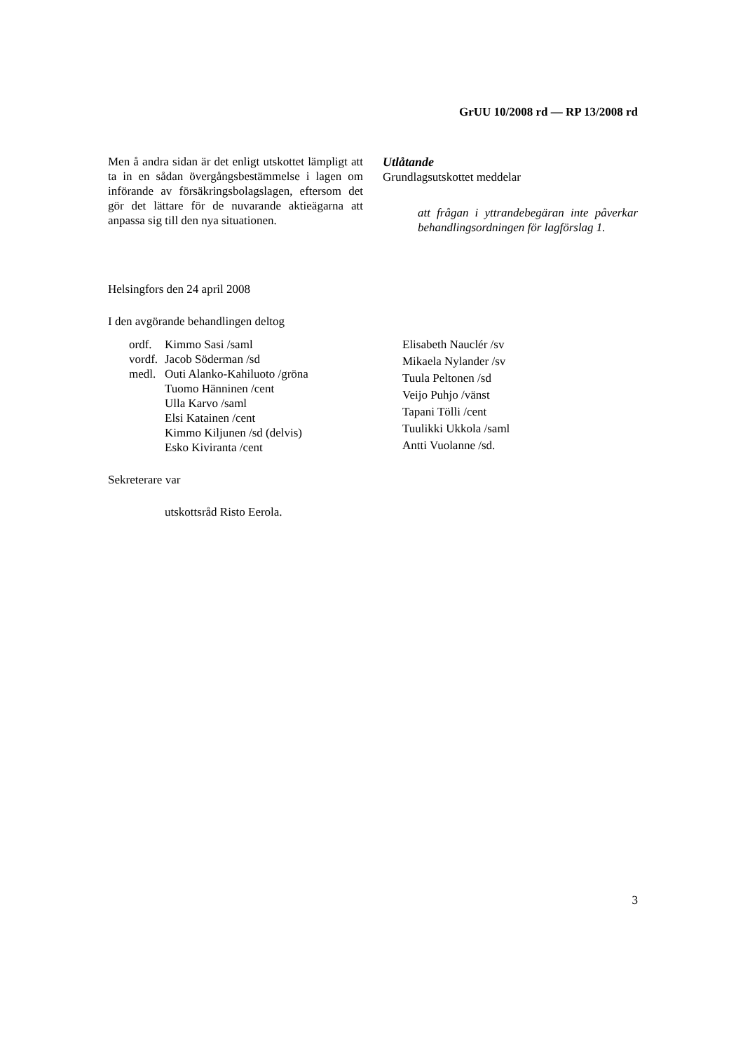GrUU 10/2008 rd — RP 13/2008 rd
Men å andra sidan är det enligt utskottet lämpligt att ta in en sådan övergångsbestämmelse i lagen om införande av försäkringsbolagslagen, eftersom det gör det lättare för de nuvarande aktieägarna att anpassa sig till den nya situationen.
Utlåtande
Grundlagsutskottet meddelar
att frågan i yttrandebegäran inte påverkar behandlingsordningen för lagförslag 1.
Helsingfors den 24 april 2008
I den avgörande behandlingen deltog
| ordf. | Kimmo Sasi /saml |
| vordf. | Jacob Söderman /sd |
| medl. | Outi Alanko-Kahiluoto /gröna |
| | Tuomo Hänninen /cent |
| | Ulla Karvo /saml |
| | Elsi Katainen /cent |
| | Kimmo Kiljunen /sd (delvis) |
| | Esko Kiviranta /cent |
| Elisabeth Nauclér /sv |
| Mikaela Nylander /sv |
| Tuula Peltonen /sd |
| Veijo Puhjo /vänst |
| Tapani Tölli /cent |
| Tuulikki Ukkola /saml |
| Antti Vuolanne /sd. |
Sekreterare var
utskottsråd Risto Eerola.
3